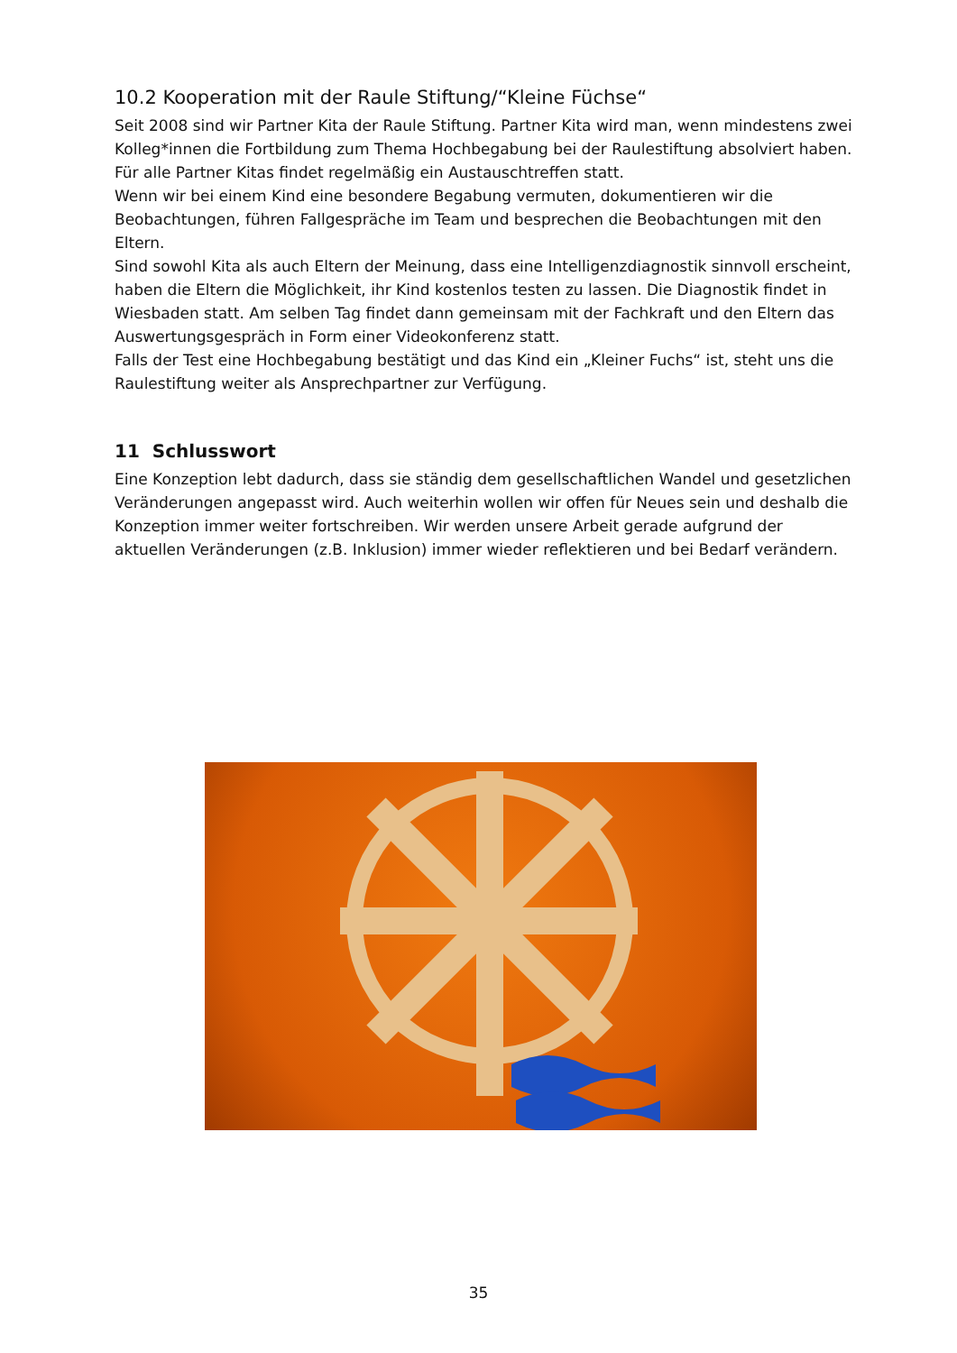10.2 Kooperation mit der Raule Stiftung/“Kleine Füchse“
Seit 2008 sind wir Partner Kita der Raule Stiftung. Partner Kita wird man, wenn mindestens zwei Kolleg*innen die Fortbildung zum Thema Hochbegabung bei der Raulestiftung absolviert haben. Für alle Partner Kitas findet regelmäßig ein Austauschtreffen statt.
Wenn wir bei einem Kind eine besondere Begabung vermuten, dokumentieren wir die Beobachtungen, führen Fallgespräche im Team und besprechen die Beobachtungen mit den Eltern.
Sind sowohl Kita als auch Eltern der Meinung, dass eine Intelligenzdiagnostik sinnvoll erscheint, haben die Eltern die Möglichkeit, ihr Kind kostenlos testen zu lassen. Die Diagnostik findet in Wiesbaden statt. Am selben Tag findet dann gemeinsam mit der Fachkraft und den Eltern das Auswertungsgespräch in Form einer Videokonferenz statt.
Falls der Test eine Hochbegabung bestätigt und das Kind ein „Kleiner Fuchs“ ist, steht uns die Raulestiftung weiter als Ansprechpartner zur Verfügung.
11 Schlusswort
Eine Konzeption lebt dadurch, dass sie ständig dem gesellschaftlichen Wandel und gesetzlichen Veränderungen angepasst wird. Auch weiterhin wollen wir offen für Neues sein und deshalb die Konzeption immer weiter fortschreiben. Wir werden unsere Arbeit gerade aufgrund der aktuellen Veränderungen (z.B. Inklusion) immer wieder reflektieren und bei Bedarf verändern.
35